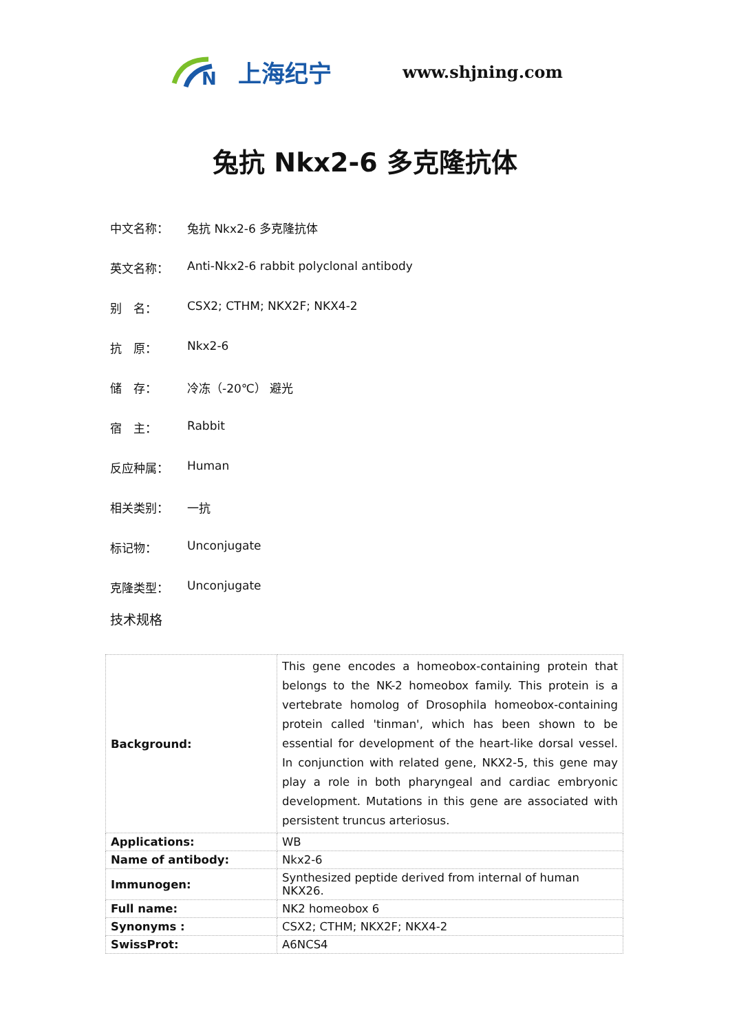N
上海纪宁
www.shjning.com
兔抗 Nkx2-6 多克隆抗体
中文名称： 兔抗 Nkx2-6 多克隆抗体
英文名称： Anti-Nkx2-6 rabbit polyclonal antibody
别　名： CSX2; CTHM; NKX2F; NKX4-2
抗　原： Nkx2-6
储　存： 冷冻（-20℃） 避光
宿　主： Rabbit
反应种属： Human
相关类别： 一抗
标记物： Unconjugate
克隆类型： Unconjugate
技术规格
| Background: | This gene encodes a homeobox-containing protein that belongs to the NK-2 homeobox family. This protein is a vertebrate homolog of Drosophila homeobox-containing protein called 'tinman', which has been shown to be essential for development of the heart-like dorsal vessel. In conjunction with related gene, NKX2-5, this gene may play a role in both pharyngeal and cardiac embryonic development. Mutations in this gene are associated with persistent truncus arteriosus. |
| Applications: | WB |
| Name of antibody: | Nkx2-6 |
| Immunogen: | Synthesized peptide derived from internal of human NKX26. |
| Full name: | NK2 homeobox 6 |
| Synonyms : | CSX2; CTHM; NKX2F; NKX4-2 |
| SwissProt: | A6NCS4 |